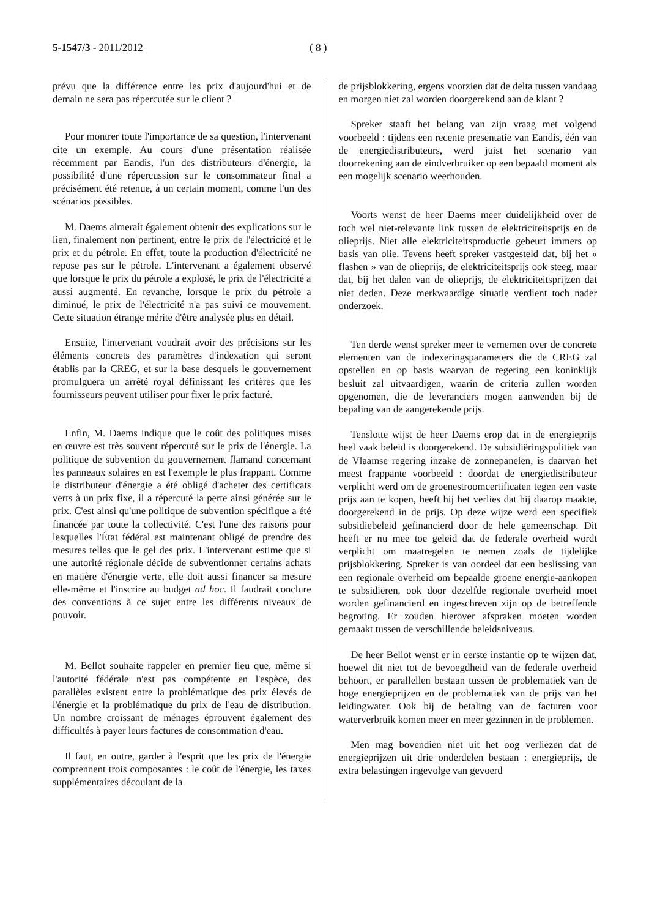5-1547/3 - 2011/2012 ( 8 )
prévu que la différence entre les prix d'aujourd'hui et de demain ne sera pas répercutée sur le client ?
Pour montrer toute l'importance de sa question, l'intervenant cite un exemple. Au cours d'une présentation réalisée récemment par Eandis, l'un des distributeurs d'énergie, la possibilité d'une répercussion sur le consommateur final a précisément été retenue, à un certain moment, comme l'un des scénarios possibles.
M. Daems aimerait également obtenir des explications sur le lien, finalement non pertinent, entre le prix de l'électricité et le prix et du pétrole. En effet, toute la production d'électricité ne repose pas sur le pétrole. L'intervenant a également observé que lorsque le prix du pétrole a explosé, le prix de l'électricité a aussi augmenté. En revanche, lorsque le prix du pétrole a diminué, le prix de l'électricité n'a pas suivi ce mouvement. Cette situation étrange mérite d'être analysée plus en détail.
Ensuite, l'intervenant voudrait avoir des précisions sur les éléments concrets des paramètres d'indexation qui seront établis par la CREG, et sur la base desquels le gouvernement promulguera un arrêté royal définissant les critères que les fournisseurs peuvent utiliser pour fixer le prix facturé.
Enfin, M. Daems indique que le coût des politiques mises en œuvre est très souvent répercuté sur le prix de l'énergie. La politique de subvention du gouvernement flamand concernant les panneaux solaires en est l'exemple le plus frappant. Comme le distributeur d'énergie a été obligé d'acheter des certificats verts à un prix fixe, il a répercuté la perte ainsi générée sur le prix. C'est ainsi qu'une politique de subvention spécifique a été financée par toute la collectivité. C'est l'une des raisons pour lesquelles l'État fédéral est maintenant obligé de prendre des mesures telles que le gel des prix. L'intervenant estime que si une autorité régionale décide de subventionner certains achats en matière d'énergie verte, elle doit aussi financer sa mesure elle-même et l'inscrire au budget ad hoc. Il faudrait conclure des conventions à ce sujet entre les différents niveaux de pouvoir.
M. Bellot souhaite rappeler en premier lieu que, même si l'autorité fédérale n'est pas compétente en l'espèce, des parallèles existent entre la problématique des prix élevés de l'énergie et la problématique du prix de l'eau de distribution. Un nombre croissant de ménages éprouvent également des difficultés à payer leurs factures de consommation d'eau.
Il faut, en outre, garder à l'esprit que les prix de l'énergie comprennent trois composantes : le coût de l'énergie, les taxes supplémentaires découlant de la
de prijsblokkering, ergens voorzien dat de delta tussen vandaag en morgen niet zal worden doorgerekend aan de klant ?
Spreker staaft het belang van zijn vraag met volgend voorbeeld : tijdens een recente presentatie van Eandis, één van de energiedistributeurs, werd juist het scenario van doorrekening aan de eindverbruiker op een bepaald moment als een mogelijk scenario weerhouden.
Voorts wenst de heer Daems meer duidelijkheid over de toch wel niet-relevante link tussen de elektriciteitsprijs en de olieprijs. Niet alle elektriciteitsproductie gebeurt immers op basis van olie. Tevens heeft spreker vastgesteld dat, bij het « flashen » van de olieprijs, de elektriciteitsprijs ook steeg, maar dat, bij het dalen van de olieprijs, de elektriciteitsprijzen dat niet deden. Deze merkwaardige situatie verdient toch nader onderzoek.
Ten derde wenst spreker meer te vernemen over de concrete elementen van de indexeringsparameters die de CREG zal opstellen en op basis waarvan de regering een koninklijk besluit zal uitvaardigen, waarin de criteria zullen worden opgenomen, die de leveranciers mogen aanwenden bij de bepaling van de aangerekende prijs.
Tenslotte wijst de heer Daems erop dat in de energieprijs heel vaak beleid is doorgerekend. De subsidiëringspolitiek van de Vlaamse regering inzake de zonnepanelen, is daarvan het meest frappante voorbeeld : doordat de energiedistributeur verplicht werd om de groenestroomcertificaten tegen een vaste prijs aan te kopen, heeft hij het verlies dat hij daarop maakte, doorgerekend in de prijs. Op deze wijze werd een specifiek subsidiebeleid gefinancierd door de hele gemeenschap. Dit heeft er nu mee toe geleid dat de federale overheid wordt verplicht om maatregelen te nemen zoals de tijdelijke prijsblokkering. Spreker is van oordeel dat een beslissing van een regionale overheid om bepaalde groene energie-aankopen te subsidiëren, ook door dezelfde regionale overheid moet worden gefinancierd en ingeschreven zijn op de betreffende begroting. Er zouden hierover afspraken moeten worden gemaakt tussen de verschillende beleidsniveaus.
De heer Bellot wenst er in eerste instantie op te wijzen dat, hoewel dit niet tot de bevoegdheid van de federale overheid behoort, er parallellen bestaan tussen de problematiek van de hoge energieprijzen en de problematiek van de prijs van het leidingwater. Ook bij de betaling van de facturen voor waterverbruik komen meer en meer gezinnen in de problemen.
Men mag bovendien niet uit het oog verliezen dat de energieprijzen uit drie onderdelen bestaan : energieprijs, de extra belastingen ingevolge van gevoerd